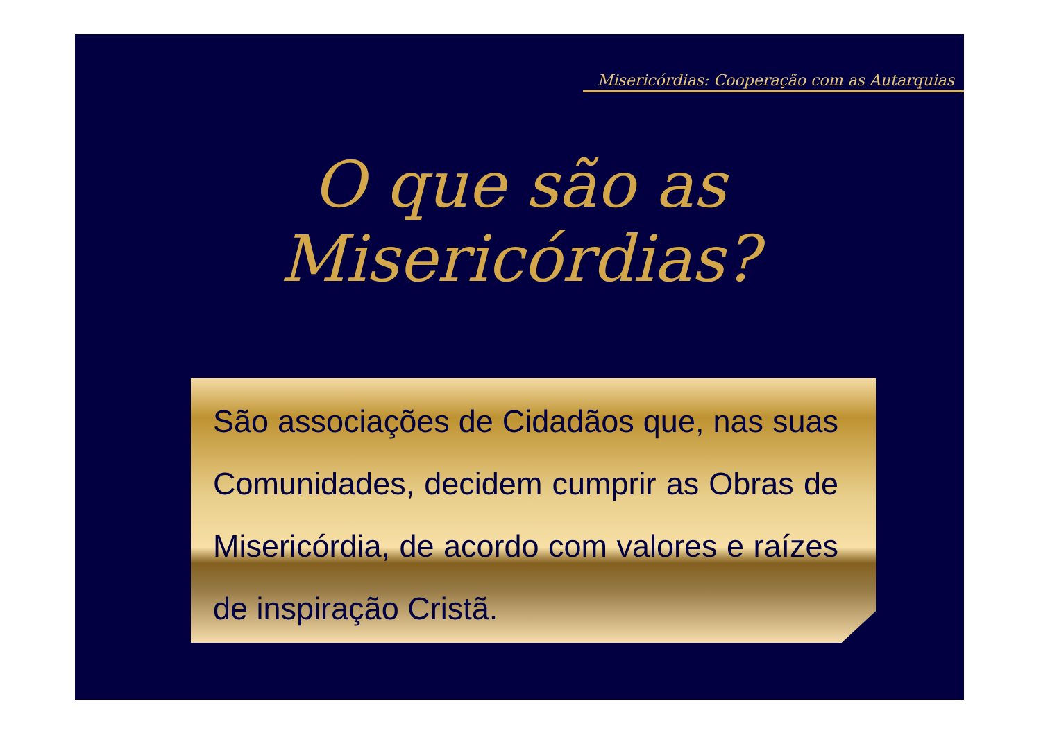Misericórdias: Cooperação com as Autarquias
O que são as Misericórdias?
São associações de Cidadãos que, nas suas Comunidades, decidem cumprir as Obras de Misericórdia, de acordo com valores e raízes de inspiração Cristã.